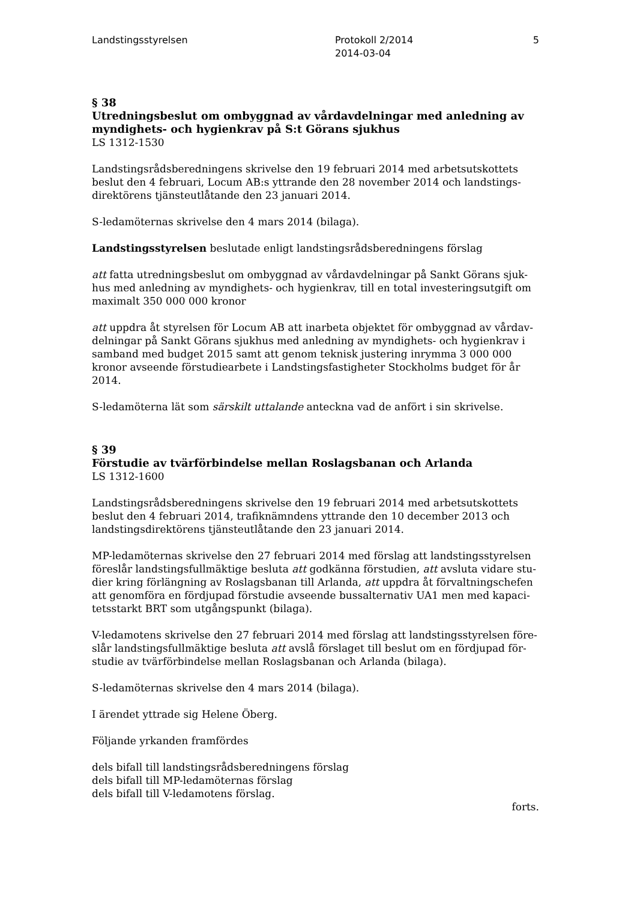Landstingsstyrelsen Protokoll 2/2014
2014-03-04
5
§ 38
Utredningsbeslut om ombyggnad av vårdavdelningar med anledning av myndighets- och hygienkrav på S:t Görans sjukhus
LS 1312-1530
Landstingsrådsberedningens skrivelse den 19 februari 2014 med arbetsutskottets beslut den 4 februari, Locum AB:s yttrande den 28 november 2014 och landstings-direktörens tjänsteutlåtande den 23 januari 2014.
S-ledamöternas skrivelse den 4 mars 2014 (bilaga).
Landstingsstyrelsen beslutade enligt landstingsrådsberedningens förslag
att fatta utredningsbeslut om ombyggnad av vårdavdelningar på Sankt Görans sjuk-hus med anledning av myndighets- och hygienkrav, till en total investeringsutgift om maximalt 350 000 000 kronor
att uppdra åt styrelsen för Locum AB att inarbeta objektet för ombyggnad av vårdav-delningar på Sankt Görans sjukhus med anledning av myndighets- och hygienkrav i samband med budget 2015 samt att genom teknisk justering inrymma 3 000 000 kronor avseende förstudiearbete i Landstingsfastigheter Stockholms budget för år 2014.
S-ledamöterna lät som särskilt uttalande anteckna vad de anfört i sin skrivelse.
§ 39
Förstudie av tvärförbindelse mellan Roslagsbanan och Arlanda
LS 1312-1600
Landstingsrådsberedningens skrivelse den 19 februari 2014 med arbetsutskottets beslut den 4 februari 2014, trafiknämndens yttrande den 10 december 2013 och landstingsdirektörens tjänsteutlåtande den 23 januari 2014.
MP-ledamöternas skrivelse den 27 februari 2014 med förslag att landstingsstyrelsen föreslår landstingsfullmäktige besluta att godkänna förstudien, att avsluta vidare stu-dier kring förlängning av Roslagsbanan till Arlanda, att uppdra åt förvaltningschefen att genomföra en fördjupad förstudie avseende bussalternativ UA1 men med kapaci-tetsstarkt BRT som utgångspunkt (bilaga).
V-ledamotens skrivelse den 27 februari 2014 med förslag att landstingsstyrelsen före-slår landstingsfullmäktige besluta att avslå förslaget till beslut om en fördjupad för-studie av tvärförbindelse mellan Roslagsbanan och Arlanda (bilaga).
S-ledamöternas skrivelse den 4 mars 2014 (bilaga).
I ärendet yttrade sig Helene Öberg.
Följande yrkanden framfördes
dels bifall till landstingsrådsberedningens förslag
dels bifall till MP-ledamöternas förslag
dels bifall till V-ledamotens förslag.
forts.